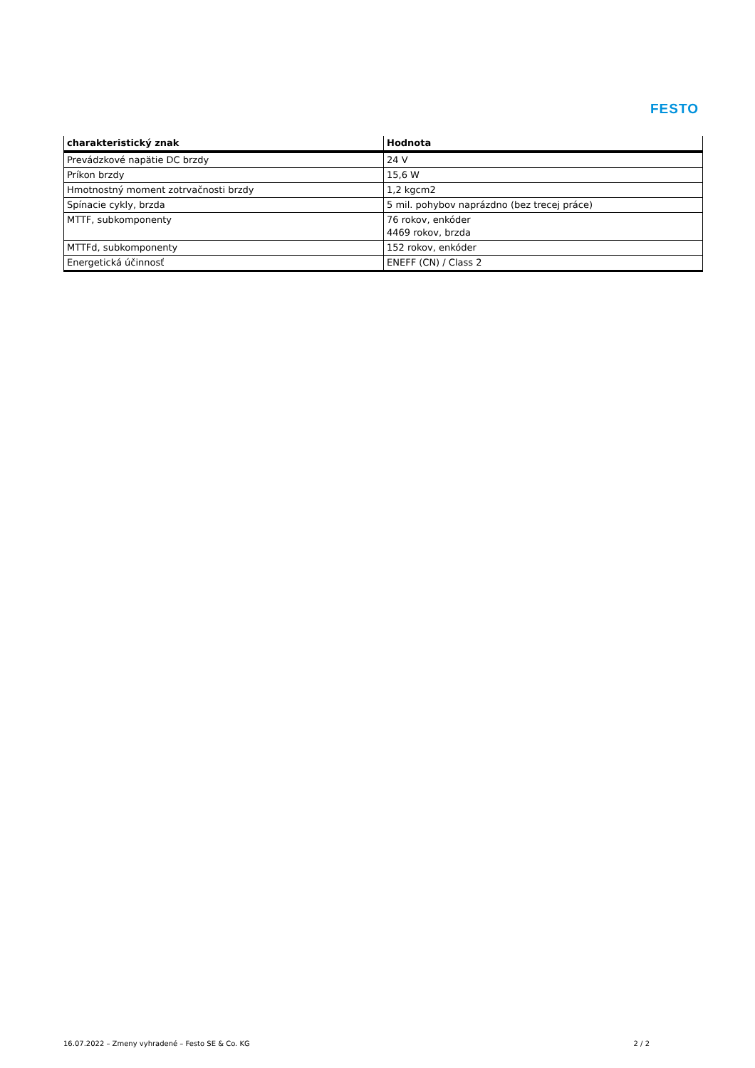FESTO
| charakteristický znak | Hodnota |
| --- | --- |
| Prevádzkové napätie DC brzdy | 24 V |
| Príkon brzdy | 15,6 W |
| Hmotnostný moment zotrvačnosti brzdy | 1,2 kgcm2 |
| Spínacie cykly, brzda | 5 mil. pohybov naprázdno (bez trecej práce) |
| MTTF, subkomponenty | 76 rokov, enkóder 4469 rokov, brzda |
| MTTFd, subkomponenty | 152 rokov, enkóder |
| Energetická účinnosť | ENEFF (CN) / Class 2 |
16.07.2022 – Zmeny vyhradené – Festo SE & Co. KG 2 / 2